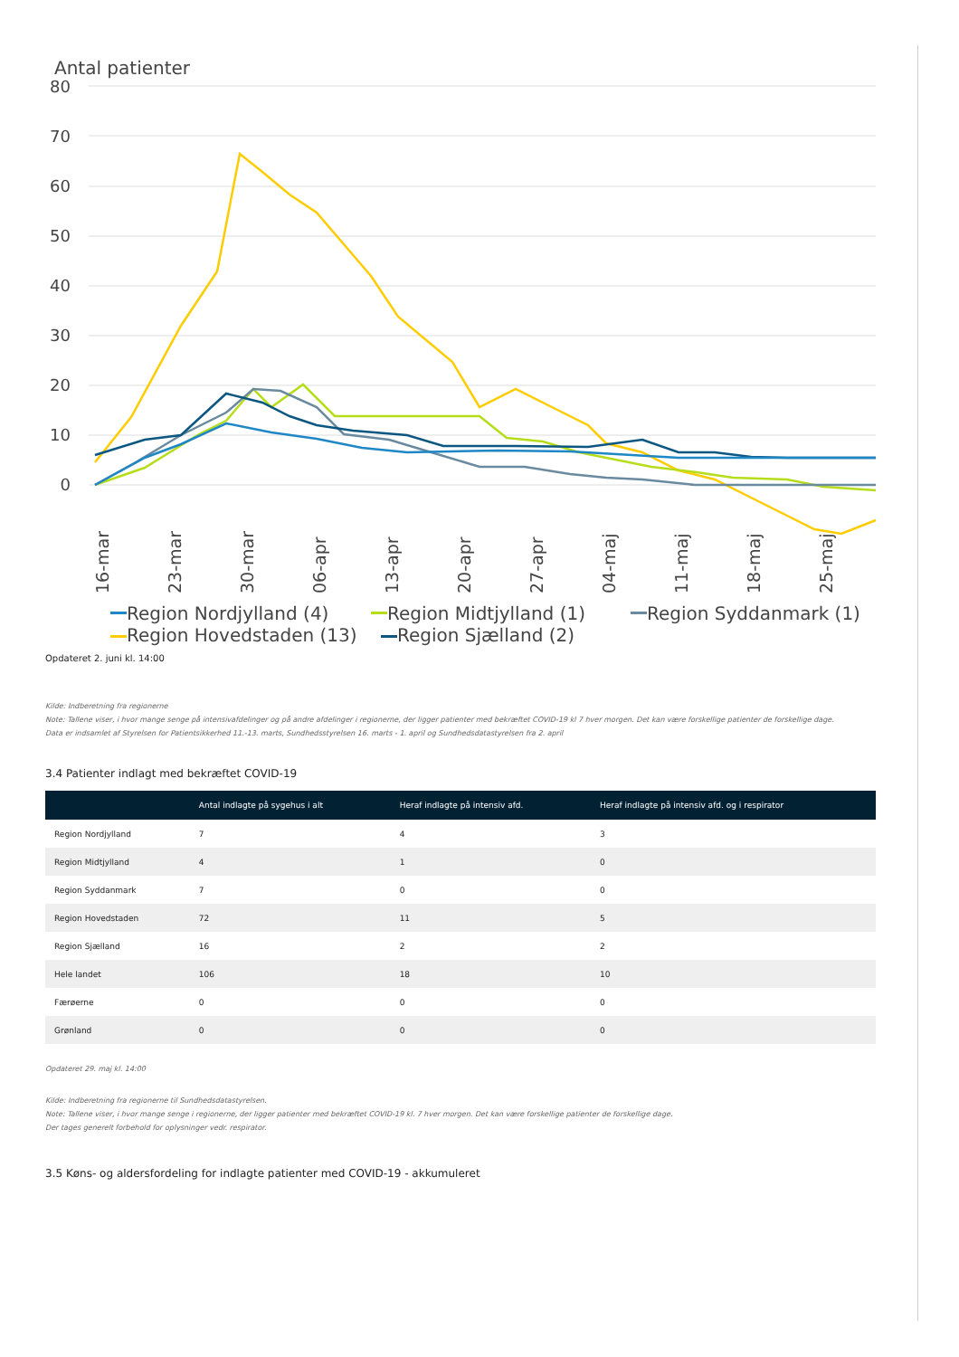Antal patienter
80
70
60
50
40
30
20
10
0
16-mar
23-mar
30-mar
06-apr
13-apr
20-apr
27-apr
04-maj
11-maj
18-maj
25-maj
Region Nordjylland (4)
Region Midtjylland (1)
Region Syddanmark (1)
Region Hovedstaden (13) Region Sjælland (2)
Opdateret 2. juni kl. 14:00
Kilde: Indberetning fra regionerne
Note: Tallene viser, i hvor mange senge på intensivafdelinger og på andre afdelinger i regionerne, der ligger patienter med bekræftet COVID-19 kl 7 hver morgen. Det kan være forskellige patienter de forskellige dage.
Data er indsamlet af Styrelsen for Patientsikkerhed 11.-13. marts, Sundhedsstyrelsen 16. marts - 1. april og Sundhedsdatastyrelsen fra 2. april
3.4 Patienter indlagt med bekræftet COVID-19
| | Antal indlagte på sygehus i alt | Heraf indlagte på intensiv afd. | Heraf indlagte på intensiv afd. og i respirator |
| --- | --- | --- | --- |
| Region Nordjylland | 7 | 4 | 3 |
| Region Midtjylland | 4 | 1 | 0 |
| Region Syddanmark | 7 | 0 | 0 |
| Region Hovedstaden | 72 | 11 | 5 |
| Region Sjælland | 16 | 2 | 2 |
| Hele landet | 106 | 18 | 10 |
| Færøerne | 0 | 0 | 0 |
| Grønland | 0 | 0 | 0 |
Opdateret 29. maj kl. 14:00
Kilde: Indberetning fra regionerne til Sundhedsdatastyrelsen.
Note: Tallene viser, i hvor mange senge i regionerne, der ligger patienter med bekræftet COVID-19 kl. 7 hver morgen. Det kan være forskellige patienter de forskellige dage.
Der tages generelt forbehold for oplysninger vedr. respirator.
3.5 Køns- og aldersfordeling for indlagte patienter med COVID-19 - akkumuleret